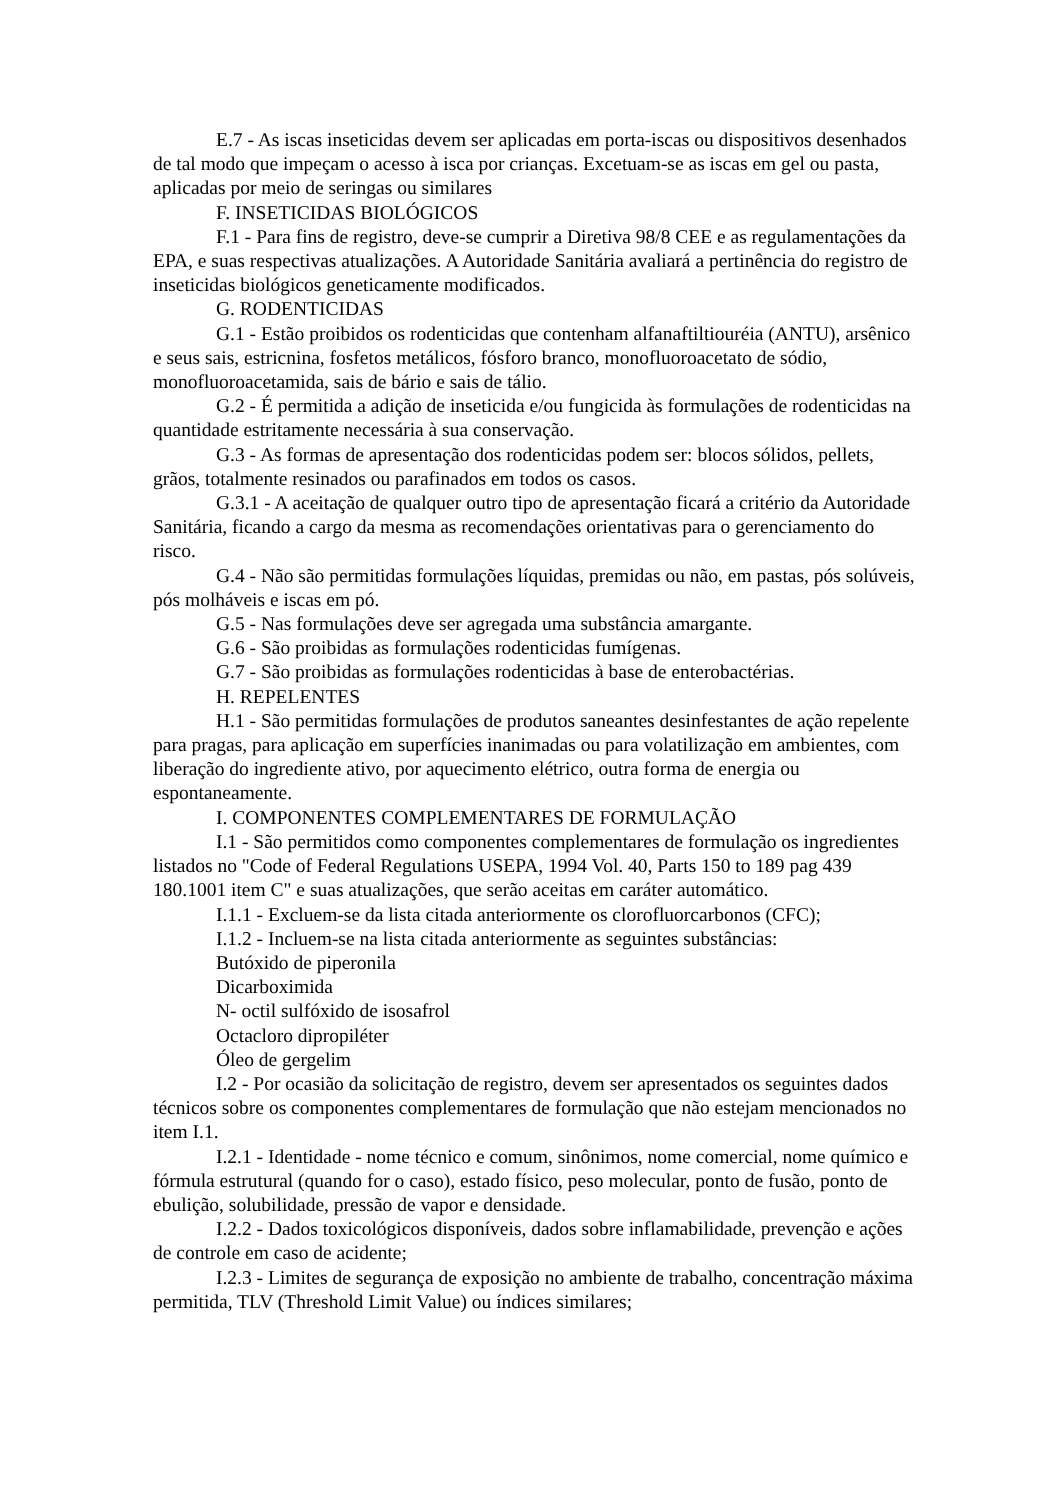E.7 - As iscas inseticidas devem ser aplicadas em porta-iscas ou dispositivos desenhados de tal modo que impeçam o acesso à isca por crianças. Excetuam-se as iscas em gel ou pasta, aplicadas por meio de seringas ou similares
F. INSETICIDAS BIOLÓGICOS
F.1 - Para fins de registro, deve-se cumprir a Diretiva 98/8 CEE e as regulamentações da EPA, e suas respectivas atualizações. A Autoridade Sanitária avaliará a pertinência do registro de inseticidas biológicos geneticamente modificados.
G. RODENTICIDAS
G.1 - Estão proibidos os rodenticidas que contenham alfanaftiltiouréia (ANTU), arsênico e seus sais, estricnina, fosfetos metálicos, fósforo branco, monofluoroacetato de sódio, monofluoroacetamida, sais de bário e sais de tálio.
G.2 - É permitida a adição de inseticida e/ou fungicida às formulações de rodenticidas na quantidade estritamente necessária à sua conservação.
G.3 - As formas de apresentação dos rodenticidas podem ser: blocos sólidos, pellets, grãos, totalmente resinados ou parafinados em todos os casos.
G.3.1 - A aceitação de qualquer outro tipo de apresentação ficará a critério da Autoridade Sanitária, ficando a cargo da mesma as recomendações orientativas para o gerenciamento do risco.
G.4 - Não são permitidas formulações líquidas, premidas ou não, em pastas, pós solúveis, pós molháveis e iscas em pó.
G.5 - Nas formulações deve ser agregada uma substância amargante.
G.6 - São proibidas as formulações rodenticidas fumígenas.
G.7 - São proibidas as formulações rodenticidas à base de enterobactérias.
H. REPELENTES
H.1 - São permitidas formulações de produtos saneantes desinfestantes de ação repelente para pragas, para aplicação em superfícies inanimadas ou para volatilização em ambientes, com liberação do ingrediente ativo, por aquecimento elétrico, outra forma de energia ou espontaneamente.
I. COMPONENTES COMPLEMENTARES DE FORMULAÇÃO
I.1 - São permitidos como componentes complementares de formulação os ingredientes listados no "Code of Federal Regulations USEPA, 1994 Vol. 40, Parts 150 to 189 pag 439 180.1001 item C" e suas atualizações, que serão aceitas em caráter automático.
I.1.1 - Excluem-se da lista citada anteriormente os clorofluorcarbonos (CFC);
I.1.2 - Incluem-se na lista citada anteriormente as seguintes substâncias:
Butóxido de piperonila
Dicarboximida
N- octil sulfóxido de isosafrol
Octacloro dipropiléter
Óleo de gergelim
I.2 - Por ocasião da solicitação de registro, devem ser apresentados os seguintes dados técnicos sobre os componentes complementares de formulação que não estejam mencionados no item I.1.
I.2.1 - Identidade - nome técnico e comum, sinônimos, nome comercial, nome químico e fórmula estrutural (quando for o caso), estado físico, peso molecular, ponto de fusão, ponto de ebulição, solubilidade, pressão de vapor e densidade.
I.2.2 - Dados toxicológicos disponíveis, dados sobre inflamabilidade, prevenção e ações de controle em caso de acidente;
I.2.3 - Limites de segurança de exposição no ambiente de trabalho, concentração máxima permitida, TLV (Threshold Limit Value) ou índices similares;